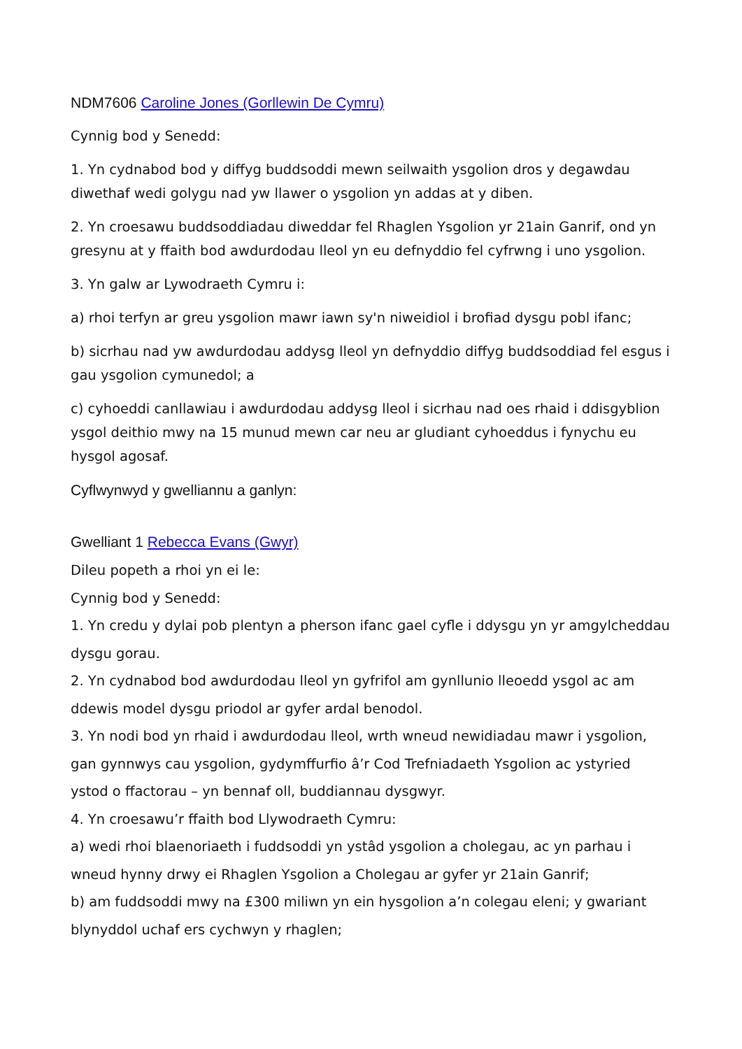NDM7606 Caroline Jones (Gorllewin De Cymru)
Cynnig bod y Senedd:
1. Yn cydnabod bod y diffyg buddsoddi mewn seilwaith ysgolion dros y degawdau diwethaf wedi golygu nad yw llawer o ysgolion yn addas at y diben.
2. Yn croesawu buddsoddiadau diweddar fel Rhaglen Ysgolion yr 21ain Ganrif, ond yn gresynu at y ffaith bod awdurdodau lleol yn eu defnyddio fel cyfrwng i uno ysgolion.
3. Yn galw ar Lywodraeth Cymru i:
a) rhoi terfyn ar greu ysgolion mawr iawn sy'n niweidiol i brofiad dysgu pobl ifanc;
b) sicrhau nad yw awdurdodau addysg lleol yn defnyddio diffyg buddsoddiad fel esgus i gau ysgolion cymunedol; a
c) cyhoeddi canllawiau i awdurdodau addysg lleol i sicrhau nad oes rhaid i ddisgyblion ysgol deithio mwy na 15 munud mewn car neu ar gludiant cyhoeddus i fynychu eu hysgol agosaf.
Cyflwynwyd y gwelliannu a ganlyn:
Gwelliant 1 Rebecca Evans (Gwyr)
Dileu popeth a rhoi yn ei le:
Cynnig bod y Senedd:
1. Yn credu y dylai pob plentyn a pherson ifanc gael cyfle i ddysgu yn yr amgylcheddau dysgu gorau.
2. Yn cydnabod bod awdurdodau lleol yn gyfrifol am gynllunio lleoedd ysgol ac am ddewis model dysgu priodol ar gyfer ardal benodol.
3. Yn nodi bod yn rhaid i awdurdodau lleol, wrth wneud newidiadau mawr i ysgolion, gan gynnwys cau ysgolion, gydymffurfio â’r Cod Trefniadaeth Ysgolion ac ystyried ystod o ffactorau – yn bennaf oll, buddiannau dysgwyr.
4. Yn croesawu’r ffaith bod Llywodraeth Cymru:
a) wedi rhoi blaenoriaeth i fuddsoddi yn ystâd ysgolion a cholegau, ac yn parhau i wneud hynny drwy ei Rhaglen Ysgolion a Cholegau ar gyfer yr 21ain Ganrif;
b) am fuddsoddi mwy na £300 miliwn yn ein hysgolion a’n colegau eleni; y gwariant blynyddol uchaf ers cychwyn y rhaglen;